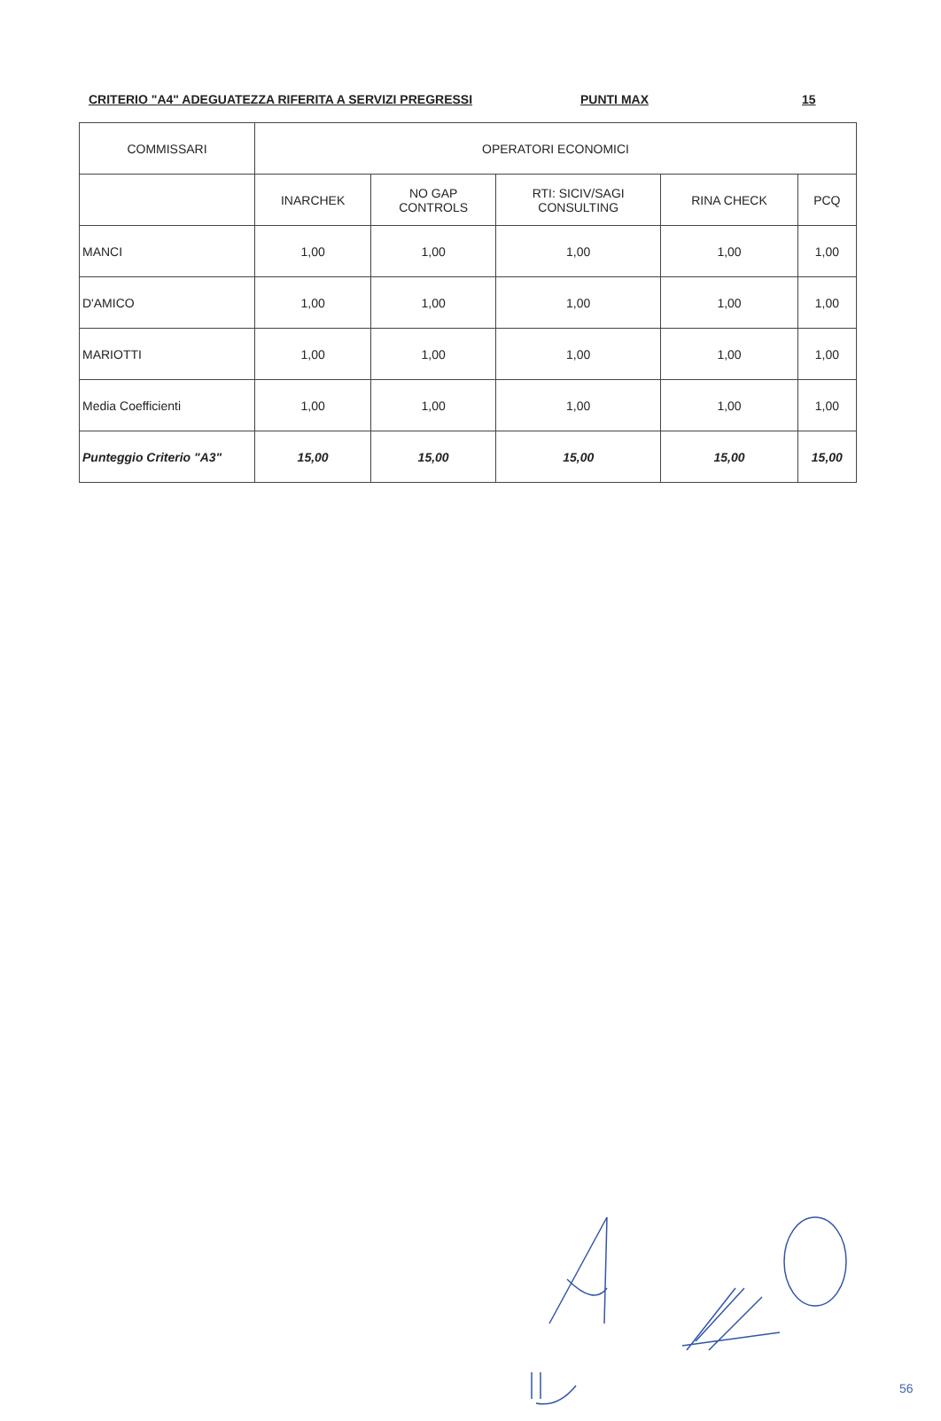CRITERIO "A4" ADEGUATEZZA RIFERITA A SERVIZI PREGRESSI PUNTI MAX 15
| COMMISSARI | OPERATORI ECONOMICI | | | | |
| --- | --- | --- | --- | --- | --- |
| | INARCHEK | NO GAP CONTROLS | RTI: SICIV/SAGI CONSULTING | RINA CHECK | PCQ |
| MANCI | 1,00 | 1,00 | 1,00 | 1,00 | 1,00 |
| D'AMICO | 1,00 | 1,00 | 1,00 | 1,00 | 1,00 |
| MARIOTTI | 1,00 | 1,00 | 1,00 | 1,00 | 1,00 |
| Media Coefficienti | 1,00 | 1,00 | 1,00 | 1,00 | 1,00 |
| Punteggio Criterio "A3" | 15,00 | 15,00 | 15,00 | 15,00 | 15,00 |
56